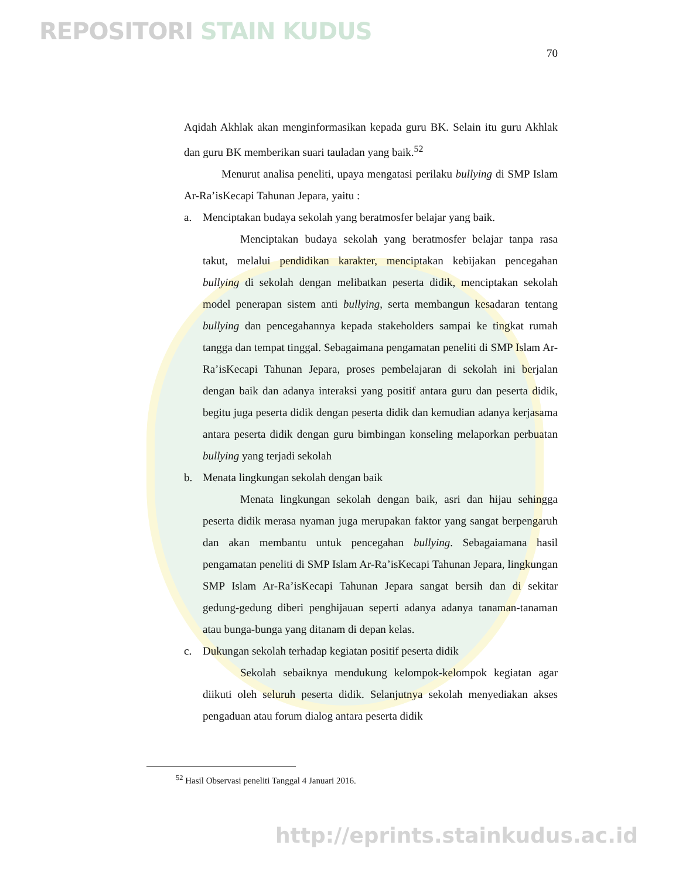REPOSITORI STAIN KUDUS
70
Aqidah Akhlak akan menginformasikan kepada guru BK. Selain itu guru Akhlak dan guru BK memberikan suari tauladan yang baik.<sup>52</sup>
Menurut analisa peneliti, upaya mengatasi perilaku bullying di SMP Islam Ar-Ra’isKecapi Tahunan Jepara, yaitu :
a. Menciptakan budaya sekolah yang beratmosfer belajar yang baik.
Menciptakan budaya sekolah yang beratmosfer belajar tanpa rasa takut, melalui pendidikan karakter, menciptakan kebijakan pencegahan bullying di sekolah dengan melibatkan peserta didik, menciptakan sekolah model penerapan sistem anti bullying, serta membangun kesadaran tentang bullying dan pencegahannya kepada stakeholders sampai ke tingkat rumah tangga dan tempat tinggal. Sebagaimana pengamatan peneliti di SMP Islam Ar-Ra’isKecapi Tahunan Jepara, proses pembelajaran di sekolah ini berjalan dengan baik dan adanya interaksi yang positif antara guru dan peserta didik, begitu juga peserta didik dengan peserta didik dan kemudian adanya kerjasama antara peserta didik dengan guru bimbingan konseling melaporkan perbuatan bullying yang terjadi sekolah
b. Menata lingkungan sekolah dengan baik
Menata lingkungan sekolah dengan baik, asri dan hijau sehingga peserta didik merasa nyaman juga merupakan faktor yang sangat berpengaruh dan akan membantu untuk pencegahan bullying. Sebagaiamana hasil pengamatan peneliti di SMP Islam Ar-Ra’isKecapi Tahunan Jepara, lingkungan SMP Islam Ar-Ra’isKecapi Tahunan Jepara sangat bersih dan di sekitar gedung-gedung diberi penghijauan seperti adanya adanya tanaman-tanaman atau bunga-bunga yang ditanam di depan kelas.
c. Dukungan sekolah terhadap kegiatan positif peserta didik
Sekolah sebaiknya mendukung kelompok-kelompok kegiatan agar diikuti oleh seluruh peserta didik. Selanjutnya sekolah menyediakan akses pengaduan atau forum dialog antara peserta didik
<sup>52</sup> Hasil Observasi peneliti Tanggal 4 Januari 2016.
http://eprints.stainkudus.ac.id